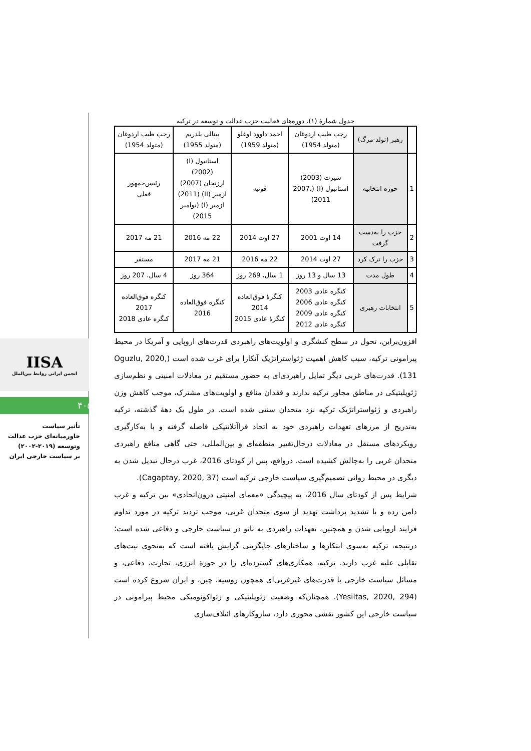جدول شمارۀ (۱). دوره‌های فعالیت حزب عدالت و توسعه در ترکیه
| | رهبر (تولد-مرگ) | رجب طیب اردوغان (متولد 1954) | احمد داوود اوغلو (متولد 1959) | بینالی یلدریم (متولد 1955) | رجب طیب اردوغان (متولد 1954) |
| 1 | حوزه انتخابیه | سیرت (2003) استانبول (I) (2007، 2011) | قونیه | استانبول (I) (2002) ارزنجان (2007) ازمیر (II) (2011) ازمیر (I) (نوامبر 2015) | رئیس‌جمهور فعلی |
| 2 | حزب را به‌دست گرفت | 14 اوت 2001 | 27 اوت 2014 | 22 مه 2016 | 21 مه 2017 |
| 3 | حزب را ترک کرد | 27 اوت 2014 | 22 مه 2016 | 21 مه 2017 | مستقر |
| 4 | طول مدت | 13 سال و 13 روز | 1 سال، 269 روز | 364 روز | 4 سال، 207 روز |
| 5 | انتخابات رهبری | کنگره عادی 2003 کنگره عادی 2006 کنگره عادی 2009 کنگره عادی 2012 | کنگرۀ فوق‌العاده 2014 کنگرۀ عادی 2015 | کنگره فوق‌العاده 2016 | کنگره فوق‌العاده 2017 کنگره عادی 2018 |
افزون‌براین، تحول در سطح کنشگری و اولویت‌های راهبردی قدرت‌های اروپایی و آمریکا در محیط پیرامونی ترکیه، سبب کاهش اهمیت ژئواستراتژیک آنکارا برای غرب شده است (Oguzlu, 2020, 131). قدرت‌های غربی دیگر تمایل راهبردی‌ای به حضور مستقیم در معادلات امنیتی و نظم‌سازی ژئوپلیتیکی در مناطق مجاور ترکیه ندارند و فقدان منافع و اولویت‌های مشترک، موجب کاهش وزن راهبردی و ژئواستراتژیک ترکیه نزد متحدان سنتی شده است. در طول یک دهۀ گذشته، ترکیه به‌تدریج از مرزهای تعهدات راهبردی خود به اتحاد فراآتلانتیکی فاصله گرفته و با به‌کارگیری رویکردهای مستقل در معادلات درحال‌تغییر منطقه‌ای و بین‌المللی، حتی گاهی منافع راهبردی متحدان غربی را به‌چالش کشیده است. درواقع، پس از کودتای 2016، غرب درحال تبدیل شدن به دیگری در محیط روانی تصمیم‌گیری سیاست خارجی ترکیه است (Cagaptay, 2020, 37).
شرایط پس از کودتای سال 2016، به پیچیدگی «معمای امنیتی درون‌اتحادی» بین ترکیه و غرب دامن زده و با تشدید برداشت تهدید از سوی متحدان غربی، موجب تردید ترکیه در مورد تداوم فرایند اروپایی شدن و همچنین، تعهدات راهبردی به ناتو در سیاست خارجی و دفاعی شده است؛ درنتیجه، ترکیه به‌سوی ابتکارها و ساختارهای جایگزینی گرایش یافته است که به‌نحوی نیت‌های تقابلی علیه غرب دارند. ترکیه، همکاری‌های گسترده‌ای را در حوزۀ انرژی، تجارت، دفاعی، و مسائل سیاست خارجی با قدرت‌های غیرغربی‌ای همچون روسیه، چین، و ایران شروع کرده است (Yesiltas, 2020, 294). همچنان‌که وضعیت ژئوپلیتیکی و ژئواکونومیکی محیط پیرامونی در سیاست خارجی این کشور نقشی محوری دارد، سازوکارهای ائتلاف‌سازی
IISA
انجمن ایرانی روابط بین‌الملل
۴۰۵
تأثیر سیاست
خاورمیانه‌ای حزب عدالت
وتوسعه (۲۰۱۹-۲۰۰۲)
بر سیاست خارجی ایران